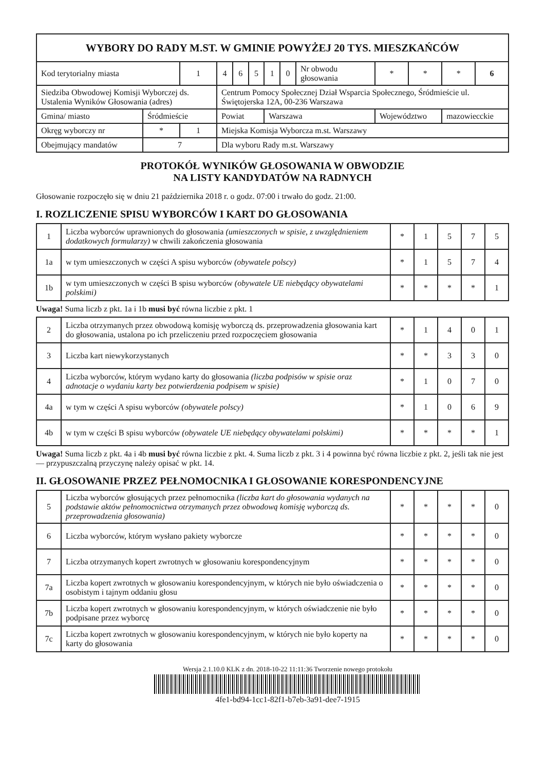| WYBORY DO RADY M.ST. W GMINIE POWYŻEJ 20 TYS. MIESZKAŃCÓW | | | | | | | | | | | | | |
| Kod terytorialny miasta | | | 1 | 4 | 6 | 5 | 1 | 0 | Nr obwodu głosowania | * | * | * | 6 |
| Siedziba Obwodowej Komisji Wyborczej ds. Ustalenia Wyników Głosowania (adres) | | | | Centrum Pomocy Społecznej Dział Wsparcia Społecznego, Śródmieście ul. Świętojerska 12A, 00-236 Warszawa | | | | | | | | | |
| Gmina/ miasto | Śródmieście | | | Powiat | | | Warszawa | | | Województwo | | mazowiecckie | |
| Okręg wyborczy nr | | * | 1 | Miejska Komisja Wyborcza m.st. Warszawy | | | | | | | | | |
| Obejmujący mandatów | | 7 | | Dla wyboru Rady m.st. Warszawy | | | | | | | | | |
PROTOKÓŁ WYNIKÓW GŁOSOWANIA W OBWODZIE
NA LISTY KANDYDATÓW NA RADNYCH
Głosowanie rozpoczęło się w dniu 21 października 2018 r. o godz. 07:00 i trwało do godz. 21:00.
I. ROZLICZENIE SPISU WYBORCÓW I KART DO GŁOSOWANIA
| 1 | Liczba wyborców uprawnionych do głosowania (umieszczonych w spisie, z uwzględnieniem dodatkowych formularzy) w chwili zakończenia głosowania | * | 1 | 5 | 7 | 5 |
| 1a | w tym umieszczonych w części A spisu wyborców (obywatele polscy) | * | 1 | 5 | 7 | 4 |
| 1b | w tym umieszczonych w części B spisu wyborców (obywatele UE niebędący obywatelami polskimi) | * | * | * | * | 1 |
Uwaga! Suma liczb z pkt. 1a i 1b musi być równa liczbie z pkt. 1
| 2 | Liczba otrzymanych przez obwodową komisję wyborczą ds. przeprowadzenia głosowania kart do głosowania, ustalona po ich przeliczeniu przed rozpoczęciem głosowania | * | 1 | 4 | 0 | 1 |
| 3 | Liczba kart niewykorzystanych | * | * | 3 | 3 | 0 |
| 4 | Liczba wyborców, którym wydano karty do głosowania (liczba podpisów w spisie oraz adnotacje o wydaniu karty bez potwierdzenia podpisem w spisie) | * | 1 | 0 | 7 | 0 |
| 4a | w tym w części A spisu wyborców (obywatele polscy) | * | 1 | 0 | 6 | 9 |
| 4b | w tym w części B spisu wyborców (obywatele UE niebędący obywatelami polskimi) | * | * | * | * | 1 |
Uwaga! Suma liczb z pkt. 4a i 4b musi być równa liczbie z pkt. 4. Suma liczb z pkt. 3 i 4 powinna być równa liczbie z pkt. 2, jeśli tak nie jest — przypuszczalną przyczynę należy opisać w pkt. 14.
II. GŁOSOWANIE PRZEZ PEŁNOMOCNIKA I GŁOSOWANIE KORESPONDENCYJNE
| 5 | Liczba wyborców głosujących przez pełnomocnika (liczba kart do głosowania wydanych na podstawie aktów pełnomocnictwa otrzymanych przez obwodową komisję wyborczą ds. przeprowadzenia głosowania) | * | * | * | * | 0 |
| 6 | Liczba wyborców, którym wysłano pakiety wyborcze | * | * | * | * | 0 |
| 7 | Liczba otrzymanych kopert zwrotnych w głosowaniu korespondencyjnym | * | * | * | * | 0 |
| 7a | Liczba kopert zwrotnych w głosowaniu korespondencyjnym, w których nie było oświadczenia o osobistym i tajnym oddaniu głosu | * | * | * | * | 0 |
| 7b | Liczba kopert zwrotnych w głosowaniu korespondencyjnym, w których oświadczenie nie było podpisane przez wyborcę | * | * | * | * | 0 |
| 7c | Liczba kopert zwrotnych w głosowaniu korespondencyjnym, w których nie było koperty na karty do głosowania | * | * | * | * | 0 |
Wersja 2.1.10.0 KLK z dn. 2018-10-22 11:11:36 Tworzenie nowego protokołu
4fe1-bd94-1cc1-82f1-b7eb-3a91-dee7-1915